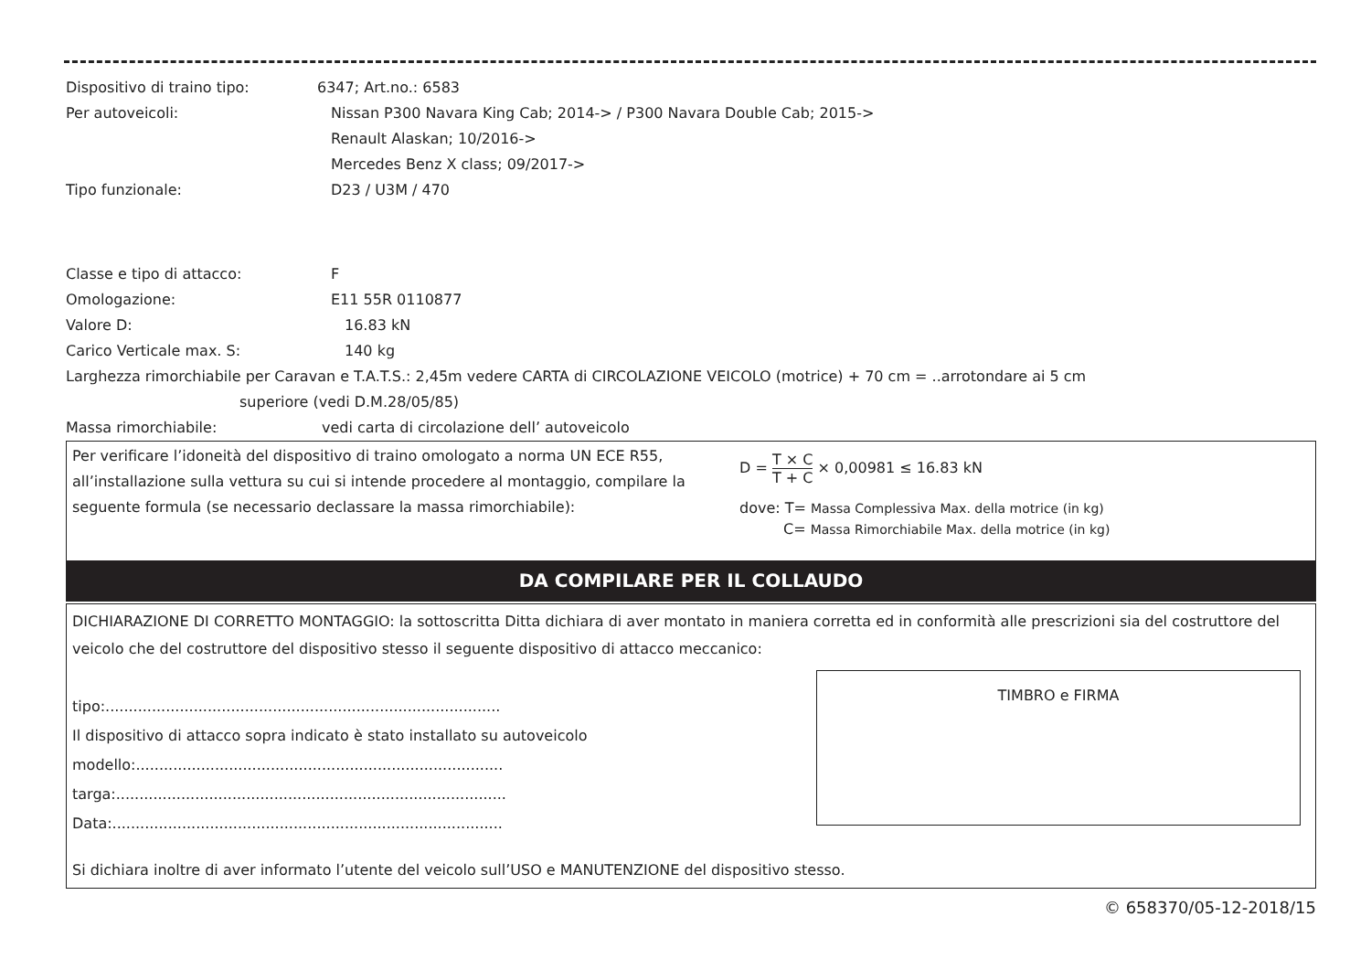Dispositivo di traino tipo: 6347; Art.no.: 6583
Per autoveicoli: Nissan P300 Navara King Cab; 2014-> / P300 Navara Double Cab; 2015->
Renault Alaskan; 10/2016->
Mercedes Benz X class; 09/2017->
Tipo funzionale: D23 / U3M / 470
Classe e tipo di attacco: F
Omologazione: E11 55R 0110877
Valore D: 16.83 kN
Carico Verticale max. S: 140 kg
Larghezza rimorchiabile per Caravan e T.A.T.S.: 2,45m vedere CARTA di CIRCOLAZIONE VEICOLO (motrice) + 70 cm = ..arrotondare ai 5 cm
superiore (vedi D.M.28/05/85)
Massa rimorchiabile: vedi carta di circolazione dell’ autoveicolo
Per verificare l’idoneità del dispositivo di traino omologato a norma UN ECE R55, all’installazione sulla vettura su cui si intende procedere al montaggio, compilare la seguente formula (se necessario declassare la massa rimorchiabile):
D = T × C T + C × 0,00981 ≤ 16.83 kN
dove: T= Massa Complessiva Max. della motrice (in kg)
C= Massa Rimorchiabile Max. della motrice (in kg)
DA COMPILARE PER IL COLLAUDO
DICHIARAZIONE DI CORRETTO MONTAGGIO: la sottoscritta Ditta dichiara di aver montato in maniera corretta ed in conformità alle prescrizioni sia del costruttore del veicolo che del costruttore del dispositivo stesso il seguente dispositivo di attacco meccanico:
tipo:.....................................................................................
Il dispositivo di attacco sopra indicato è stato installato su autoveicolo
modello:...............................................................................
targa:....................................................................................
Data:....................................................................................
TIMBRO e FIRMA
Si dichiara inoltre di aver informato l’utente del veicolo sull’USO e MANUTENZIONE del dispositivo stesso.
© 658370/05-12-2018/15